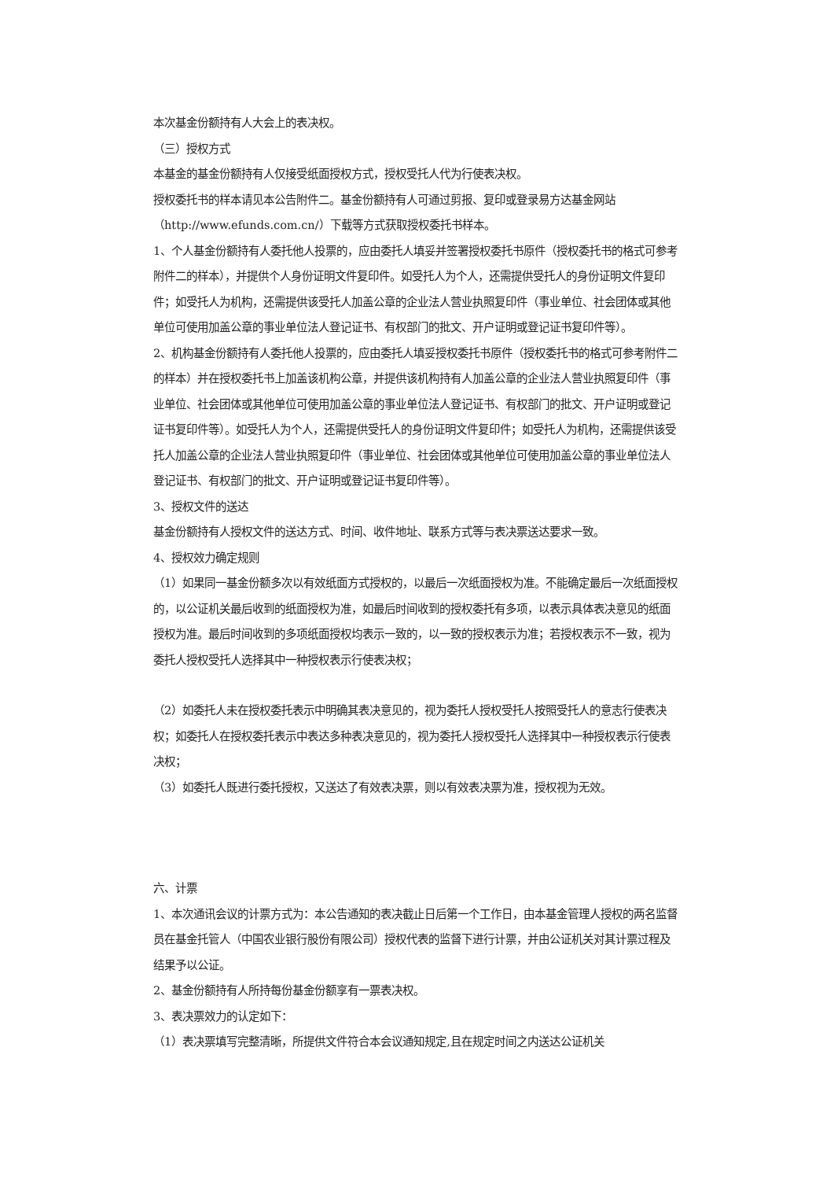本次基金份额持有人大会上的表决权。
（三）授权方式
本基金的基金份额持有人仅接受纸面授权方式，授权受托人代为行使表决权。
授权委托书的样本请见本公告附件二。基金份额持有人可通过剪报、复印或登录易方达基金网站（http://www.efunds.com.cn/）下载等方式获取授权委托书样本。
1、个人基金份额持有人委托他人投票的，应由委托人填妥并签署授权委托书原件（授权委托书的格式可参考附件二的样本），并提供个人身份证明文件复印件。如受托人为个人，还需提供受托人的身份证明文件复印件；如受托人为机构，还需提供该受托人加盖公章的企业法人营业执照复印件（事业单位、社会团体或其他单位可使用加盖公章的事业单位法人登记证书、有权部门的批文、开户证明或登记证书复印件等）。
2、机构基金份额持有人委托他人投票的，应由委托人填妥授权委托书原件（授权委托书的格式可参考附件二的样本）并在授权委托书上加盖该机构公章，并提供该机构持有人加盖公章的企业法人营业执照复印件（事业单位、社会团体或其他单位可使用加盖公章的事业单位法人登记证书、有权部门的批文、开户证明或登记证书复印件等）。如受托人为个人，还需提供受托人的身份证明文件复印件；如受托人为机构，还需提供该受托人加盖公章的企业法人营业执照复印件（事业单位、社会团体或其他单位可使用加盖公章的事业单位法人登记证书、有权部门的批文、开户证明或登记证书复印件等）。
3、授权文件的送达
基金份额持有人授权文件的送达方式、时间、收件地址、联系方式等与表决票送达要求一致。
4、授权效力确定规则
（1）如果同一基金份额多次以有效纸面方式授权的，以最后一次纸面授权为准。不能确定最后一次纸面授权的，以公证机关最后收到的纸面授权为准，如最后时间收到的授权委托有多项，以表示具体表决意见的纸面授权为准。最后时间收到的多项纸面授权均表示一致的，以一致的授权表示为准；若授权表示不一致，视为委托人授权受托人选择其中一种授权表示行使表决权；
（2）如委托人未在授权委托表示中明确其表决意见的，视为委托人授权受托人按照受托人的意志行使表决权；如委托人在授权委托表示中表达多种表决意见的，视为委托人授权受托人选择其中一种授权表示行使表决权；
（3）如委托人既进行委托授权，又送达了有效表决票，则以有效表决票为准，授权视为无效。
六、计票
1、本次通讯会议的计票方式为：本公告通知的表决截止日后第一个工作日，由本基金管理人授权的两名监督员在基金托管人（中国农业银行股份有限公司）授权代表的监督下进行计票，并由公证机关对其计票过程及结果予以公证。
2、基金份额持有人所持每份基金份额享有一票表决权。
3、表决票效力的认定如下：
（1）表决票填写完整清晰，所提供文件符合本会议通知规定,且在规定时间之内送达公证机关